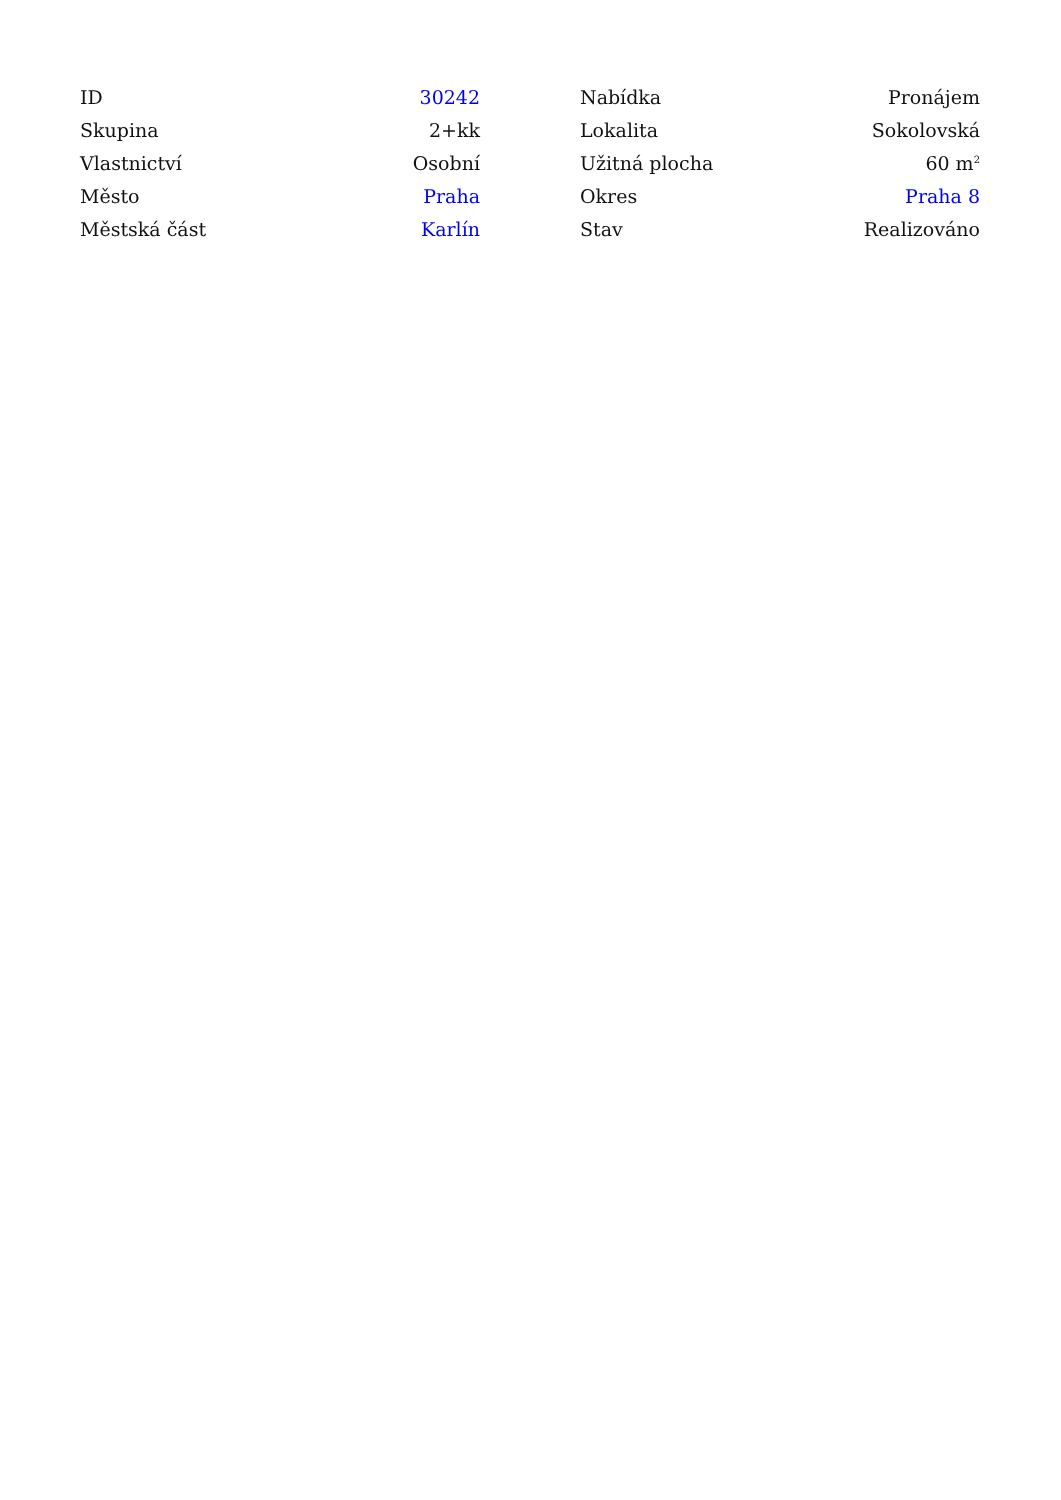| ID | 30242 |
| Skupina | 2+kk |
| Vlastnictví | Osobní |
| Město | Praha |
| Městská část | Karlín |
| Nabídka | Pronájem |
| Lokalita | Sokolovská |
| Užitná plocha | 60 m<sup>2</sup> |
| Okres | Praha 8 |
| Stav | Realizováno |